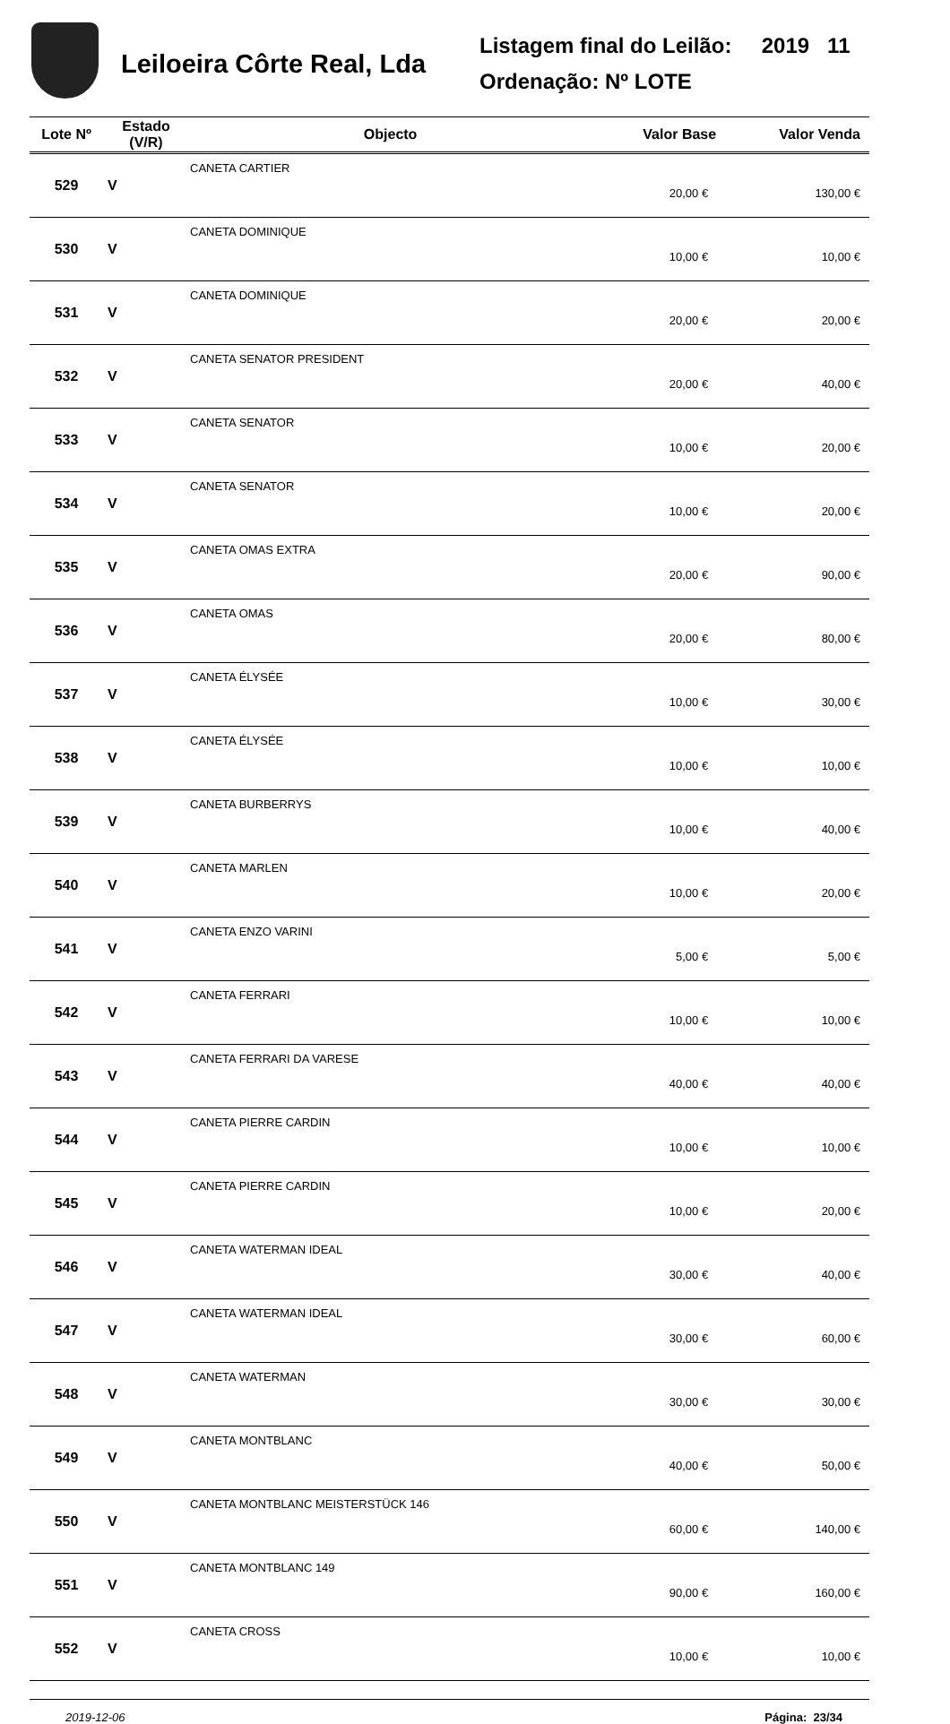Leiloeira Côrte Real, Lda
Listagem final do Leilão: 2019 11
Ordenação: Nº LOTE
| Lote Nº | Estado (V/R) | Objecto | Valor Base | Valor Venda |
| --- | --- | --- | --- | --- |
| 529 | V | CANETA CARTIER | 20,00 € | 130,00 € |
| 530 | V | CANETA DOMINIQUE | 10,00 € | 10,00 € |
| 531 | V | CANETA DOMINIQUE | 20,00 € | 20,00 € |
| 532 | V | CANETA SENATOR PRESIDENT | 20,00 € | 40,00 € |
| 533 | V | CANETA SENATOR | 10,00 € | 20,00 € |
| 534 | V | CANETA SENATOR | 10,00 € | 20,00 € |
| 535 | V | CANETA OMAS EXTRA | 20,00 € | 90,00 € |
| 536 | V | CANETA OMAS | 20,00 € | 80,00 € |
| 537 | V | CANETA ÉLYSÉE | 10,00 € | 30,00 € |
| 538 | V | CANETA ÉLYSÉE | 10,00 € | 10,00 € |
| 539 | V | CANETA BURBERRYS | 10,00 € | 40,00 € |
| 540 | V | CANETA MARLEN | 10,00 € | 20,00 € |
| 541 | V | CANETA ENZO VARINI | 5,00 € | 5,00 € |
| 542 | V | CANETA FERRARI | 10,00 € | 10,00 € |
| 543 | V | CANETA FERRARI DA VARESE | 40,00 € | 40,00 € |
| 544 | V | CANETA PIERRE CARDIN | 10,00 € | 10,00 € |
| 545 | V | CANETA PIERRE CARDIN | 10,00 € | 20,00 € |
| 546 | V | CANETA WATERMAN IDEAL | 30,00 € | 40,00 € |
| 547 | V | CANETA WATERMAN IDEAL | 30,00 € | 60,00 € |
| 548 | V | CANETA WATERMAN | 30,00 € | 30,00 € |
| 549 | V | CANETA MONTBLANC | 40,00 € | 50,00 € |
| 550 | V | CANETA MONTBLANC MEISTERSTÜCK 146 | 60,00 € | 140,00 € |
| 551 | V | CANETA MONTBLANC 149 | 90,00 € | 160,00 € |
| 552 | V | CANETA CROSS | 10,00 € | 10,00 € |
2019-12-06 Página: 23/34